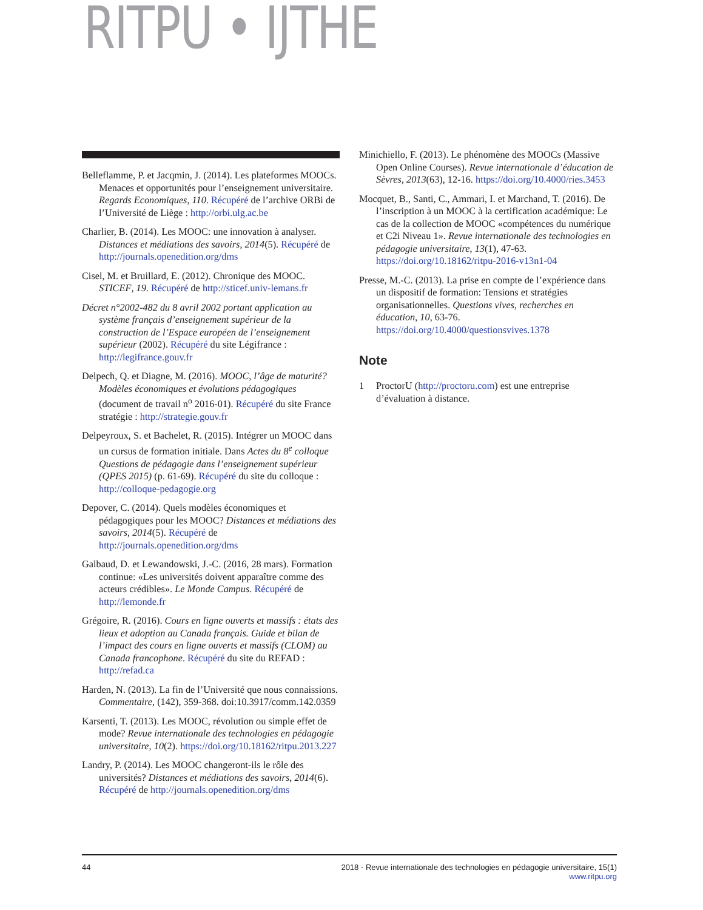RITPU • IJTHE
Belleflamme, P. et Jacqmin, J. (2014). Les plateformes MOOCs. Menaces et opportunités pour l’enseignement universitaire. Regards Economiques, 110. Récupéré de l’archive ORBi de l’Université de Liège : http://orbi.ulg.ac.be
Charlier, B. (2014). Les MOOC: une innovation à analyser. Distances et médiations des savoirs, 2014(5). Récupéré de http://journals.openedition.org/dms
Cisel, M. et Bruillard, E. (2012). Chronique des MOOC. STICEF, 19. Récupéré de http://sticef.univ-lemans.fr
Décret n°2002-482 du 8 avril 2002 portant application au système français d’enseignement supérieur de la construction de l’Espace européen de l’enseignement supérieur (2002). Récupéré du site Légifrance : http://legifrance.gouv.fr
Delpech, Q. et Diagne, M. (2016). MOOC, l’âge de maturité? Modèles économiques et évolutions pédagogiques (document de travail n<sup>o</sup> 2016-01). Récupéré du site France stratégie : http://strategie.gouv.fr
Delpeyroux, S. et Bachelet, R. (2015). Intégrer un MOOC dans un cursus de formation initiale. Dans Actes du 8<sup>e</sup> colloque Questions de pédagogie dans l’enseignement supérieur (QPES 2015) (p. 61-69). Récupéré du site du colloque : http://colloque-pedagogie.org
Depover, C. (2014). Quels modèles économiques et pédagogiques pour les MOOC? Distances et médiations des savoirs, 2014(5). Récupéré de http://journals.openedition.org/dms
Galbaud, D. et Lewandowski, J.-C. (2016, 28 mars). Formation continue: «Les universités doivent apparaître comme des acteurs crédibles». Le Monde Campus. Récupéré de http://lemonde.fr
Grégoire, R. (2016). Cours en ligne ouverts et massifs : états des lieux et adoption au Canada français. Guide et bilan de l’impact des cours en ligne ouverts et massifs (CLOM) au Canada francophone. Récupéré du site du REFAD : http://refad.ca
Harden, N. (2013). La fin de l’Université que nous connaissions. Commentaire, (142), 359-368. doi:10.3917/comm.142.0359
Karsenti, T. (2013). Les MOOC, révolution ou simple effet de mode? Revue internationale des technologies en pédagogie universitaire, 10(2). https://doi.org/10.18162/ritpu.2013.227
Landry, P. (2014). Les MOOC changeront-ils le rôle des universités? Distances et médiations des savoirs, 2014(6). Récupéré de http://journals.openedition.org/dms
Minichiello, F. (2013). Le phénomène des MOOCs (Massive Open Online Courses). Revue internationale d’éducation de Sèvres, 2013(63), 12-16. https://doi.org/10.4000/ries.3453
Mocquet, B., Santi, C., Ammari, I. et Marchand, T. (2016). De l’inscription à un MOOC à la certification académique: Le cas de la collection de MOOC «compétences du numérique et C2i Niveau 1». Revue internationale des technologies en pédagogie universitaire, 13(1), 47-63. https://doi.org/10.18162/ritpu-2016-v13n1-04
Presse, M.-C. (2013). La prise en compte de l’expérience dans un dispositif de formation: Tensions et stratégies organisationnelles. Questions vives, recherches en éducation, 10, 63-76. https://doi.org/10.4000/questionsvives.1378
Note
1 ProctorU (http://proctoru.com) est une entreprise d’évaluation à distance.
44 2018 - Revue internationale des technologies en pédagogie universitaire, 15(1)
www.ritpu.org